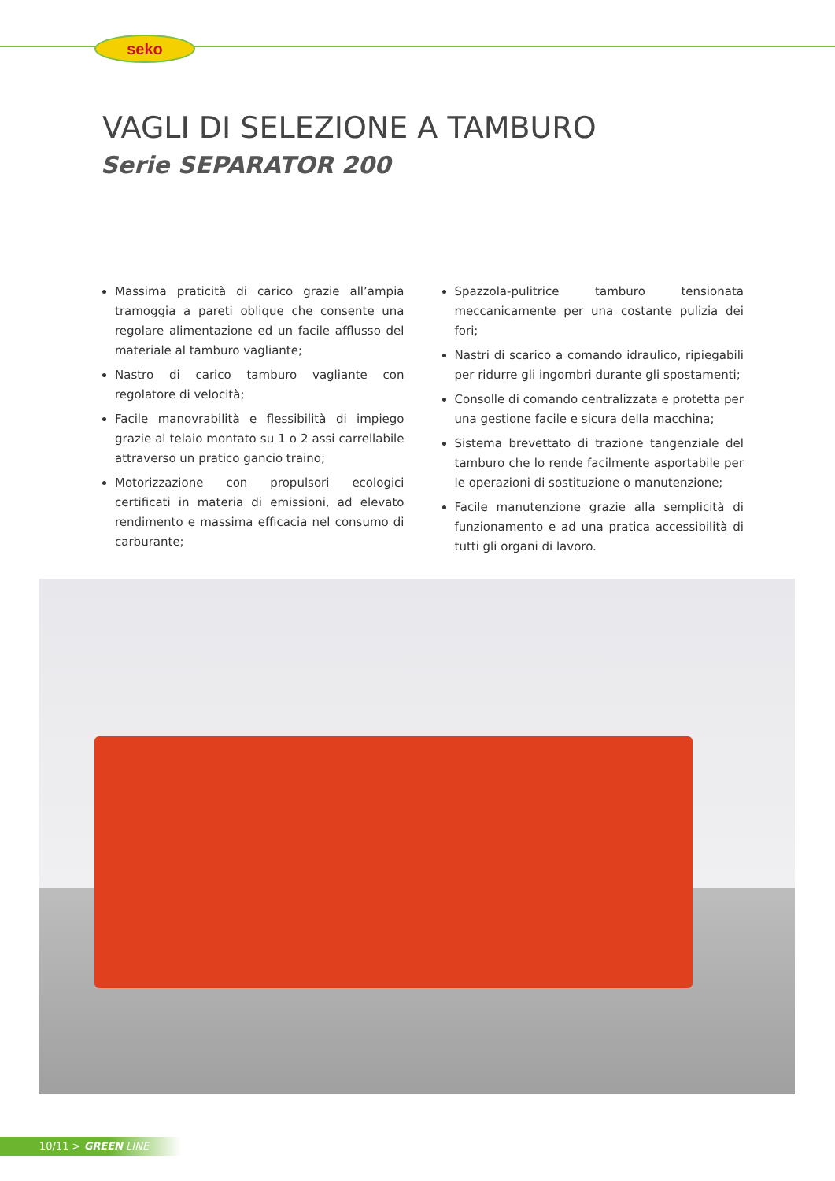seko
VAGLI DI SELEZIONE A TAMBURO
Serie SEPARATOR 200
Massima praticità di carico grazie all’ampia tramoggia a pareti oblique che consente una regolare alimentazione ed un facile afflusso del materiale al tamburo vagliante;
Nastro di carico tamburo vagliante con regolatore di velocità;
Facile manovrabilità e flessibilità di impiego grazie al telaio montato su 1 o 2 assi carrellabile attraverso un pratico gancio traino;
Motorizzazione con propulsori ecologici certificati in materia di emissioni, ad elevato rendimento e massima efficacia nel consumo di carburante;
Spazzola-pulitrice tamburo tensionata meccanicamente per una costante pulizia dei fori;
Nastri di scarico a comando idraulico, ripiegabili per ridurre gli ingombri durante gli spostamenti;
Consolle di comando centralizzata e protetta per una gestione facile e sicura della macchina;
Sistema brevettato di trazione tangenziale del tamburo che lo rende facilmente asportabile per le operazioni di sostituzione o manutenzione;
Facile manutenzione grazie alla semplicità di funzionamento e ad una pratica accessibilità di tutti gli organi di lavoro.
10/11 > GREEN LINE